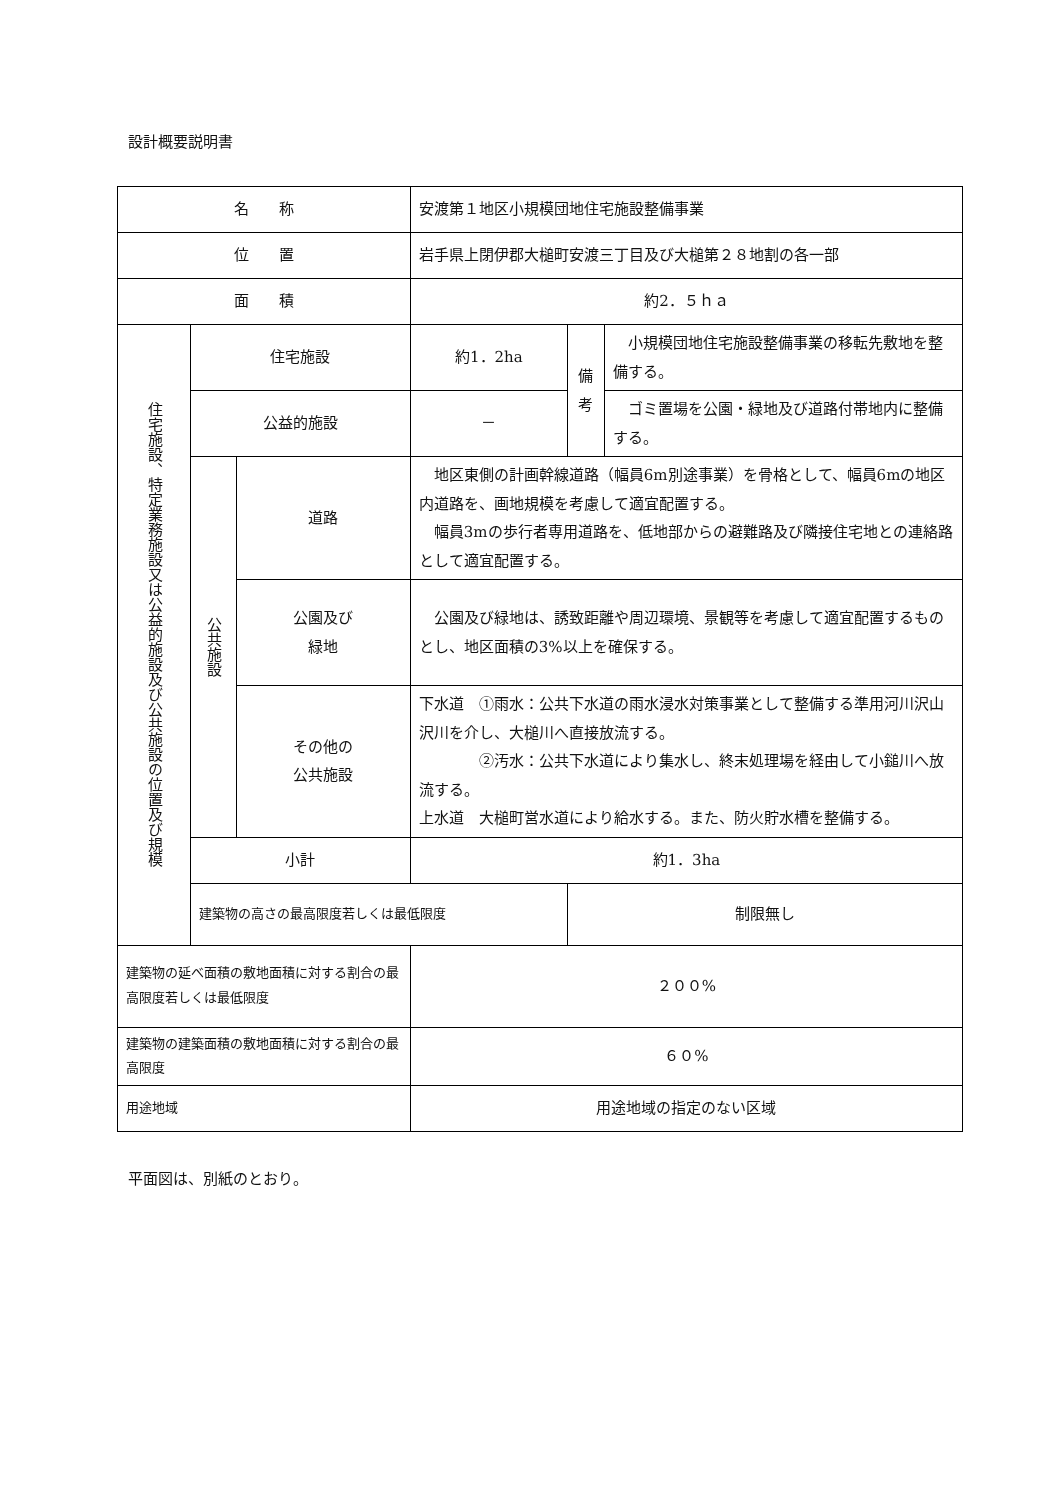設計概要説明書
| 名 称 | | | 安渡第１地区小規模団地住宅施設整備事業 | | |
| 位 置 | | | 岩手県上閉伊郡大槌町安渡三丁目及び大槌第２８地割の各一部 | | |
| 面 積 | | | 約2．５ｈａ | | |
| 住宅施設、特定業務施設又は公益的施設及び公共施設の位置及び規模 | 住宅施設 | | 約1．2ha | 備 考 | 小規模団地住宅施設整備事業の移転先敷地を整備する。 |
| | 公益的施設 | | － | | ゴミ置場を公園・緑地及び道路付帯地内に整備する。 |
| | 公共施設 | 道路 | 地区東側の計画幹線道路（幅員6m別途事業）を骨格として、幅員6mの地区内道路を、画地規模を考慮して適宜配置する。 幅員3mの歩行者専用道路を、低地部からの避難路及び隣接住宅地との連絡路として適宜配置する。 | | |
| | | 公園及び 緑地 | 公園及び緑地は、誘致距離や周辺環境、景観等を考慮して適宜配置するものとし、地区面積の3%以上を確保する。 | | |
| | | その他の 公共施設 | 下水道 ①雨水：公共下水道の雨水浸水対策事業として整備する準用河川沢山沢川を介し、大槌川へ直接放流する。 ②汚水：公共下水道により集水し、終末処理場を経由して小鎚川へ放流する。 上水道 大槌町営水道により給水する。また、防火貯水槽を整備する。 | | |
| | 小計 | | 約1．3ha | | |
| | 建築物の高さの最高限度若しくは最低限度 | | | 制限無し | |
| 建築物の延べ面積の敷地面積に対する割合の最高限度若しくは最低限度 | | | ２００% | | |
| 建築物の建築面積の敷地面積に対する割合の最高限度 | | | ６０% | | |
| 用途地域 | | | 用途地域の指定のない区域 | | |
平面図は、別紙のとおり。